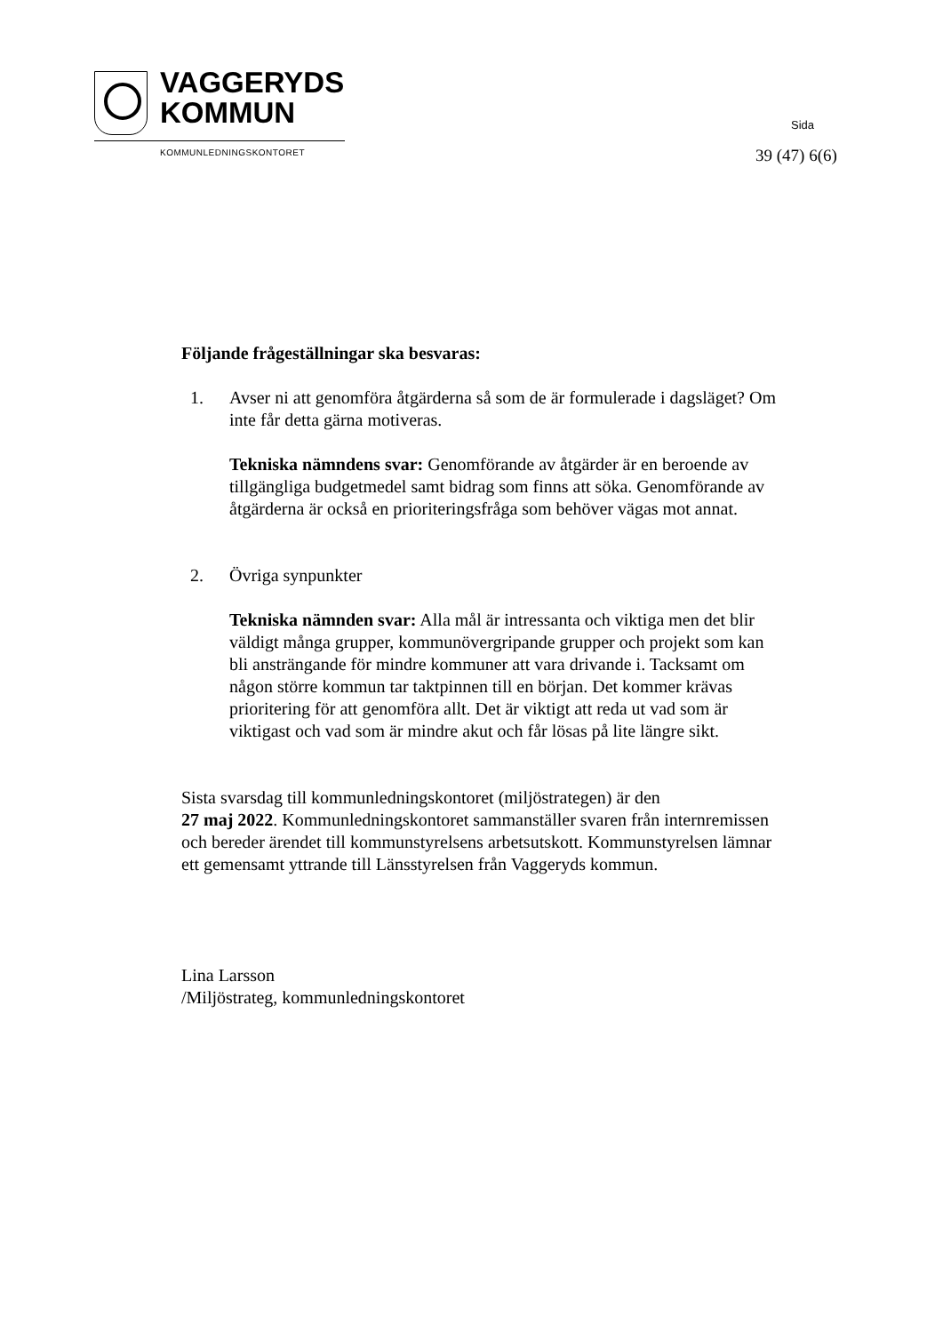VAGGERYDS
KOMMUN
KOMMUNLEDNINGSKONTORET
Sida
39 (47) 6(6)
Följande frågeställningar ska besvaras:
1. Avser ni att genomföra åtgärderna så som de är formulerade i dagsläget? Om inte får detta gärna motiveras.
Tekniska nämndens svar: Genomförande av åtgärder är en beroende av tillgängliga budgetmedel samt bidrag som finns att söka. Genomförande av åtgärderna är också en prioriteringsfråga som behöver vägas mot annat.
2. Övriga synpunkter
Tekniska nämnden svar: Alla mål är intressanta och viktiga men det blir väldigt många grupper, kommunövergripande grupper och projekt som kan bli ansträngande för mindre kommuner att vara drivande i. Tacksamt om någon större kommun tar taktpinnen till en början. Det kommer krävas prioritering för att genomföra allt. Det är viktigt att reda ut vad som är viktigast och vad som är mindre akut och får lösas på lite längre sikt.
Sista svarsdag till kommunledningskontoret (miljöstrategen) är den
27 maj 2022. Kommunledningskontoret sammanställer svaren från internremissen och bereder ärendet till kommunstyrelsens arbetsutskott. Kommunstyrelsen lämnar ett gemensamt yttrande till Länsstyrelsen från Vaggeryds kommun.
Lina Larsson
/Miljöstrateg, kommunledningskontoret